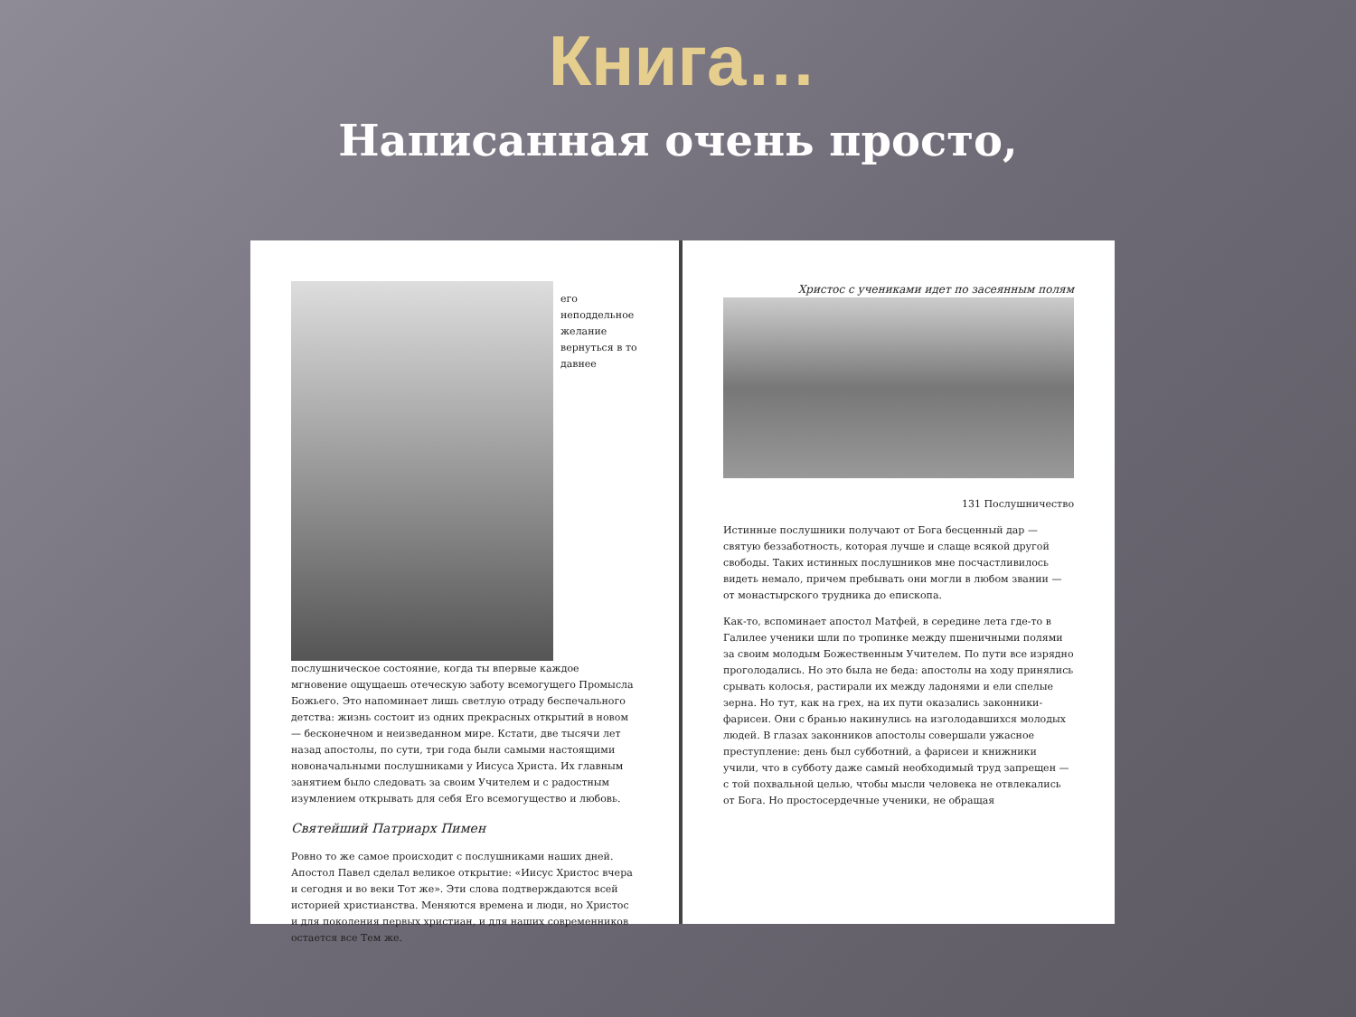Книга…
Написанная очень просто,
его неподдельное желание вернуться в то давнее послушническое состояние, когда ты впервые каждое мгновение ощущаешь отеческую заботу всемогущего Промысла Божьего. Это напоминает лишь светлую отраду беспечального детства: жизнь состоит из одних прекрасных открытий в новом — бесконечном и неизведанном мире. Кстати, две тысячи лет назад апостолы, по сути, три года были самыми настоящими новоначальными послушниками у Иисуса Христа. Их главным занятием было следовать за своим Учителем и с радостным изумлением открывать для себя Его всемогущество и любовь.
Святейший Патриарх Пимен
Ровно то же самое происходит с послушниками наших дней. Апостол Павел сделал великое открытие: «Иисус Христос вчера и сегодня и во веки Тот же». Эти слова подтверждаются всей историей христианства. Меняются времена и люди, но Христос и для поколения первых христиан, и для наших современников остается все Тем же.
Христос с учениками идет по засеянным полям
131 Послушничество
Истинные послушники получают от Бога бесценный дар — святую беззаботность, которая лучше и слаще всякой другой свободы. Таких истинных послушников мне посчастливилось видеть немало, причем пребывать они могли в любом звании — от монастырского трудника до епископа.
Как-то, вспоминает апостол Матфей, в середине лета где-то в Галилее ученики шли по тропинке между пшеничными полями за своим молодым Божественным Учителем. По пути все изрядно проголодались. Но это была не беда: апостолы на ходу принялись срывать колосья, растирали их между ладонями и ели спелые зерна. Но тут, как на грех, на их пути оказались законники-фарисеи. Они с бранью накинулись на изголодавшихся молодых людей. В глазах законников апостолы совершали ужасное преступление: день был субботний, а фарисеи и книжники учили, что в субботу даже самый необходимый труд запрещен — с той похвальной целью, чтобы мысли человека не отвлекались от Бога. Но простосердечные ученики, не обращая